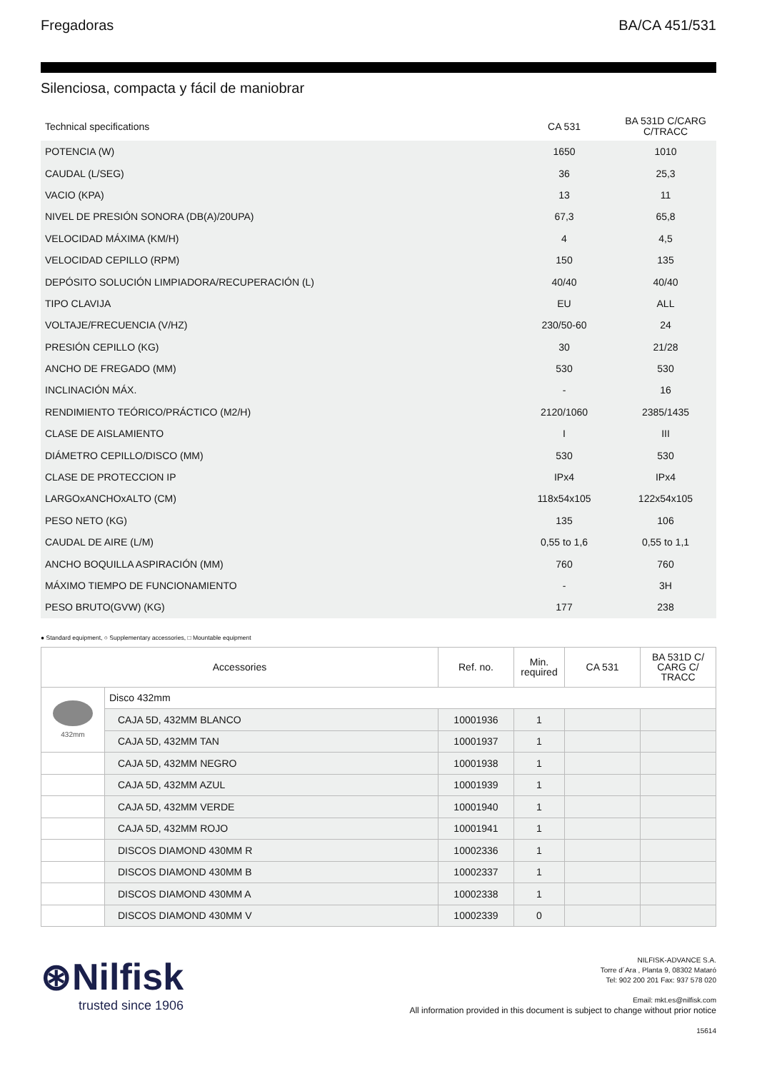Fregadoras BA/CA 451/531
Silenciosa, compacta y fácil de maniobrar
| Technical specifications | CA 531 | BA 531D C/CARG C/TRACC |
| --- | --- | --- |
| POTENCIA (W) | 1650 | 1010 |
| CAUDAL (L/SEG) | 36 | 25,3 |
| VACIO (KPA) | 13 | 11 |
| NIVEL DE PRESIÓN SONORA (DB(A)/20UPA) | 67,3 | 65,8 |
| VELOCIDAD MÁXIMA (KM/H) | 4 | 4,5 |
| VELOCIDAD CEPILLO (RPM) | 150 | 135 |
| DEPÓSITO SOLUCIÓN LIMPIADORA/RECUPERACIÓN (L) | 40/40 | 40/40 |
| TIPO CLAVIJA | EU | ALL |
| VOLTAJE/FRECUENCIA (V/HZ) | 230/50-60 | 24 |
| PRESIÓN CEPILLO (KG) | 30 | 21/28 |
| ANCHO DE FREGADO (MM) | 530 | 530 |
| INCLINACIÓN MÁX. | - | 16 |
| RENDIMIENTO TEÓRICO/PRÁCTICO (M2/H) | 2120/1060 | 2385/1435 |
| CLASE DE AISLAMIENTO | I | III |
| DIÁMETRO CEPILLO/DISCO (MM) | 530 | 530 |
| CLASE DE PROTECCION IP | IPx4 | IPx4 |
| LARGOxANCHOxALTO (CM) | 118x54x105 | 122x54x105 |
| PESO NETO (KG) | 135 | 106 |
| CAUDAL DE AIRE (L/M) | 0,55 to 1,6 | 0,55 to 1,1 |
| ANCHO BOQUILLA ASPIRACIÓN (MM) | 760 | 760 |
| MÁXIMO TIEMPO DE FUNCIONAMIENTO | - | 3H |
| PESO BRUTO(GVW) (KG) | 177 | 238 |
● Standard equipment, ○ Supplementary accessories, □ Mountable equipment
| Accessories | | Ref. no. | Min. required | CA 531 | BA 531D C/ CARG C/ TRACC |
| --- | --- | --- | --- | --- | --- |
| 432mm | Disco 432mm | | | | |
| | CAJA 5D, 432MM BLANCO | 10001936 | 1 | | |
| | CAJA 5D, 432MM TAN | 10001937 | 1 | | |
| | CAJA 5D, 432MM NEGRO | 10001938 | 1 | | |
| | CAJA 5D, 432MM AZUL | 10001939 | 1 | | |
| | CAJA 5D, 432MM VERDE | 10001940 | 1 | | |
| | CAJA 5D, 432MM ROJO | 10001941 | 1 | | |
| | DISCOS DIAMOND 430MM R | 10002336 | 1 | | |
| | DISCOS DIAMOND 430MM B | 10002337 | 1 | | |
| | DISCOS DIAMOND 430MM A | 10002338 | 1 | | |
| | DISCOS DIAMOND 430MM V | 10002339 | 0 | | |
⊛Nilfisk
trusted since 1906
NILFISK-ADVANCE S.A.
Torre d´Ara , Planta 9, 08302 Mataró
Tel: 902 200 201 Fax: 937 578 020
Email: mkt.es@nilfisk.com
All information provided in this document is subject to change without prior notice
15614